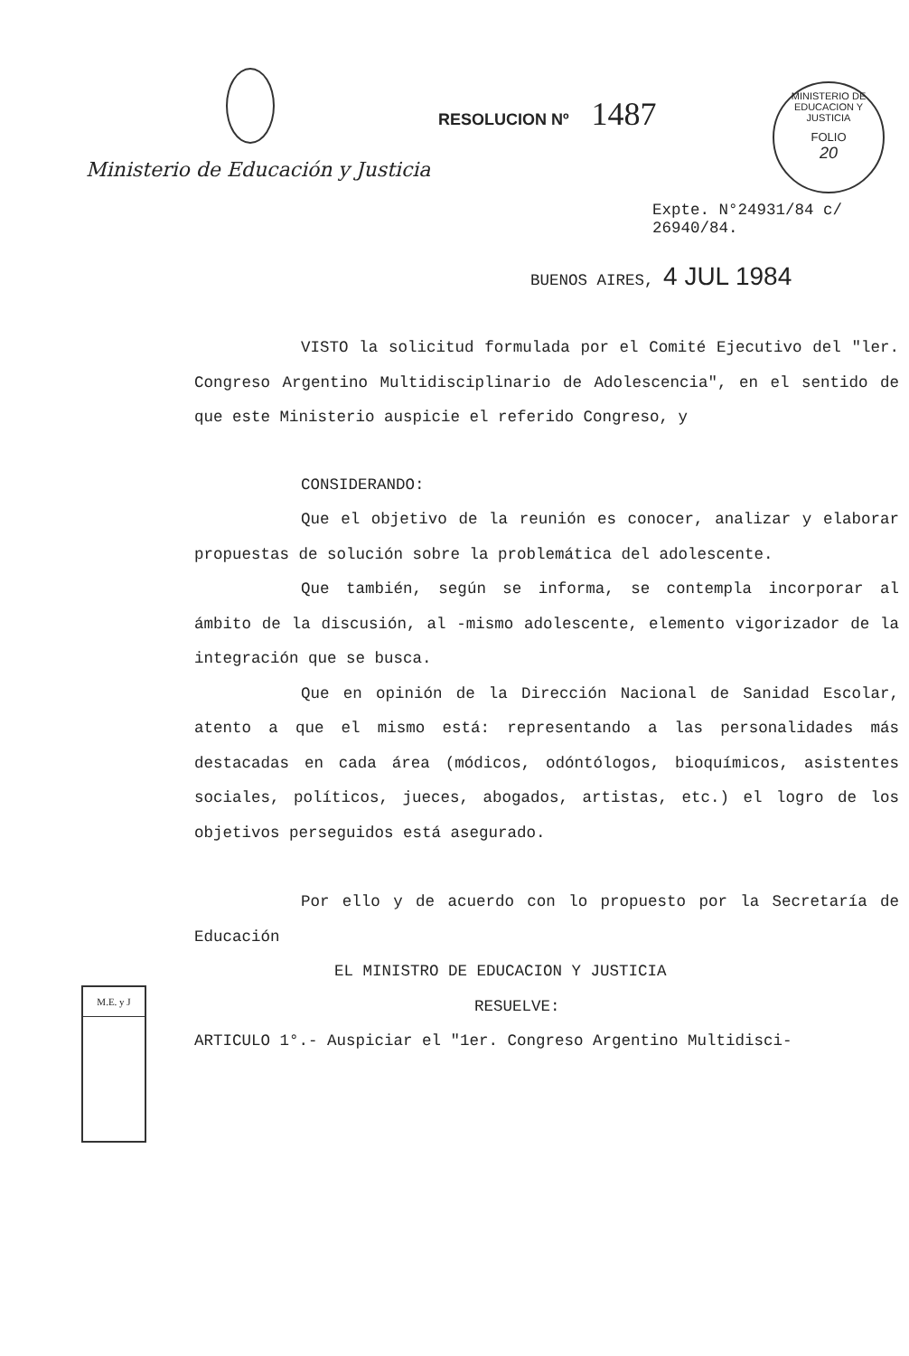Ministerio de Educación y Justicia
RESOLUCION Nº 1487
MINISTERIO DE EDUCACION Y JUSTICIA
FOLIO
20
Expte. N°24931/84 c/
26940/84.
BUENOS AIRES, 4 JUL 1984
VISTO la solicitud formulada por el Comité Ejecutivo del "ler. Congreso Argentino Multidisciplinario de Adolescencia", en el sentido de que este Ministerio auspicie el referido Congreso, y
CONSIDERANDO:
Que el objetivo de la reunión es conocer, analizar y elaborar propuestas de solución sobre la problemática del adolescente.
Que también, según se informa, se contempla incorporar al ámbito de la discusión, al -mismo adolescente, elemento vigorizador de la integración que se busca.
Que en opinión de la Dirección Nacional de Sanidad Escolar, atento a que el mismo está: representando a las personalidades más destacadas en cada área (módicos, odóntólogos, bioquímicos, asistentes sociales, políticos, jueces, abogados, artistas, etc.) el logro de los objetivos perseguidos está asegurado.
Por ello y de acuerdo con lo propuesto por la Secretaría de Educación
EL MINISTRO DE EDUCACION Y JUSTICIA
RESUELVE:
ARTICULO 1°.- Auspiciar el "1er. Congreso Argentino Multidisci-
M.E. y J